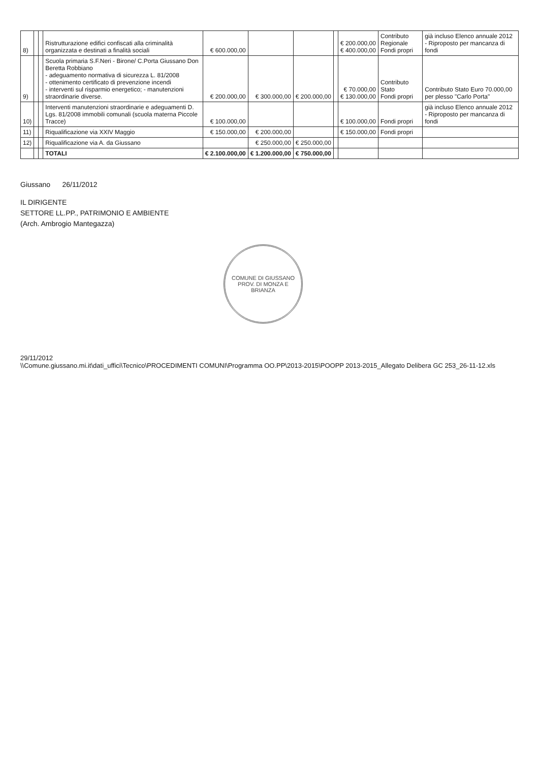| 8) | | | Ristrutturazione edifici confiscati alla criminalità organizzata e destinati a finalità sociali | € 600.000,00 | | | | € 200.000,00 € 400.000,00 | Contributo Regionale Fondi propri | già incluso Elenco annuale 2012 - Riproposto per mancanza di fondi |
| 9) | | | Scuola primaria S.F.Neri - Birone/ C.Porta Giussano Don Beretta Robbiano - adeguamento normativa di sicurezza L. 81/2008 - ottenimento certificato di prevenzione incendi - interventi sul risparmio energetico; - manutenzioni straordinarie diverse. | € 200.000,00 | € 300.000,00 | € 200.000,00 | | € 70.000,00 € 130.000,00 | Contributo Stato Fondi propri | Contributo Stato Euro 70.000,00 per plesso "Carlo Porta" |
| 10) | | | Interventi manutenzioni straordinarie e adeguamenti D. Lgs. 81/2008 immobili comunali (scuola materna Piccole Tracce) | € 100.000,00 | | | | € 100.000,00 | Fondi propri | già incluso Elenco annuale 2012 - Riproposto per mancanza di fondi |
| 11) | | | Riqualificazione via XXIV Maggio | € 150.000,00 | € 200.000,00 | | | € 150.000,00 | Fondi propri | |
| 12) | | | Riqualificazione via A. da Giussano | | € 250.000,00 | € 250.000,00 | | | | |
| | | | TOTALI | € 2.100.000,00 | € 1.200.000,00 | € 750.000,00 | | | | |
Giussano 26/11/2012
IL DIRIGENTE
SETTORE LL.PP., PATRIMONIO E AMBIENTE
(Arch. Ambrogio Mantegazza)
COMUNE DI GIUSSANO
PROV. DI MONZA E BRIANZA
29/11/2012
\\Comune.giussano.mi.it\dati_uffici\Tecnico\PROCEDIMENTI COMUNI\Programma OO.PP\2013-2015\POOPP 2013-2015_Allegato Delibera GC 253_26-11-12.xls